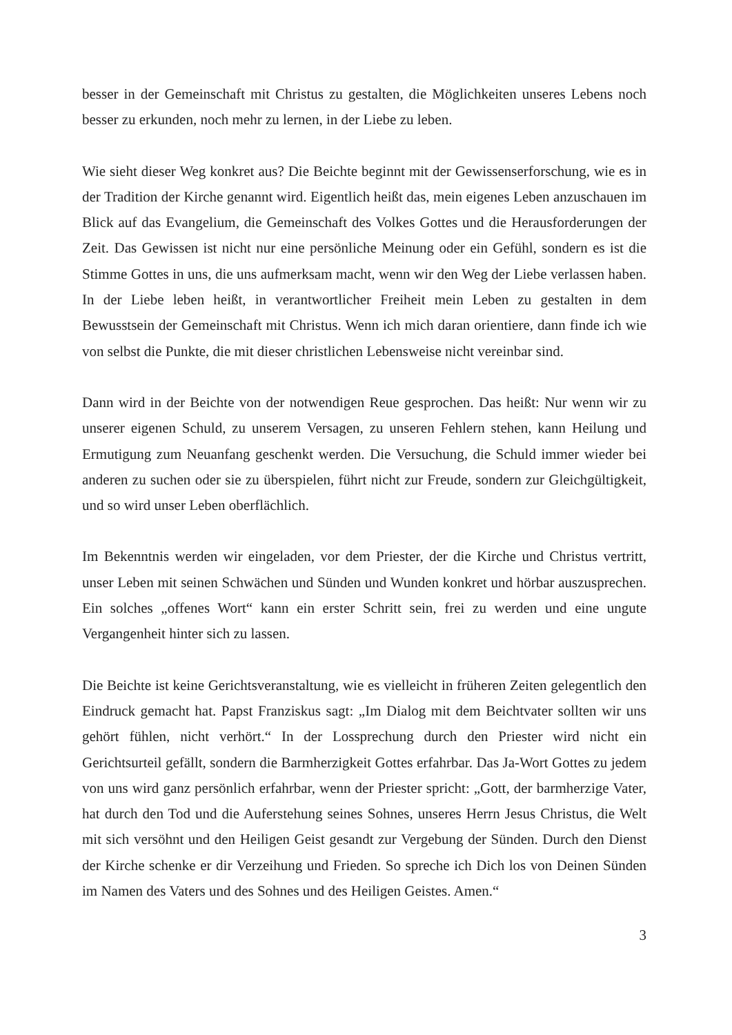besser in der Gemeinschaft mit Christus zu gestalten, die Möglichkeiten unseres Lebens noch besser zu erkunden, noch mehr zu lernen, in der Liebe zu leben.
Wie sieht dieser Weg konkret aus? Die Beichte beginnt mit der Gewissenserforschung, wie es in der Tradition der Kirche genannt wird. Eigentlich heißt das, mein eigenes Leben anzuschauen im Blick auf das Evangelium, die Gemeinschaft des Volkes Gottes und die Herausforderungen der Zeit. Das Gewissen ist nicht nur eine persönliche Meinung oder ein Gefühl, sondern es ist die Stimme Gottes in uns, die uns aufmerksam macht, wenn wir den Weg der Liebe verlassen haben. In der Liebe leben heißt, in verantwortlicher Freiheit mein Leben zu gestalten in dem Bewusstsein der Gemeinschaft mit Christus. Wenn ich mich daran orientiere, dann finde ich wie von selbst die Punkte, die mit dieser christlichen Lebensweise nicht vereinbar sind.
Dann wird in der Beichte von der notwendigen Reue gesprochen. Das heißt: Nur wenn wir zu unserer eigenen Schuld, zu unserem Versagen, zu unseren Fehlern stehen, kann Heilung und Ermutigung zum Neuanfang geschenkt werden. Die Versuchung, die Schuld immer wieder bei anderen zu suchen oder sie zu überspielen, führt nicht zur Freude, sondern zur Gleichgültigkeit, und so wird unser Leben oberflächlich.
Im Bekenntnis werden wir eingeladen, vor dem Priester, der die Kirche und Christus vertritt, unser Leben mit seinen Schwächen und Sünden und Wunden konkret und hörbar auszusprechen. Ein solches „offenes Wort“ kann ein erster Schritt sein, frei zu werden und eine ungute Vergangenheit hinter sich zu lassen.
Die Beichte ist keine Gerichtsveranstaltung, wie es vielleicht in früheren Zeiten gelegentlich den Eindruck gemacht hat. Papst Franziskus sagt: „Im Dialog mit dem Beichtvater sollten wir uns gehört fühlen, nicht verhört.“ In der Lossprechung durch den Priester wird nicht ein Gerichtsurteil gefällt, sondern die Barmherzigkeit Gottes erfahrbar. Das Ja-Wort Gottes zu jedem von uns wird ganz persönlich erfahrbar, wenn der Priester spricht: „Gott, der barmherzige Vater, hat durch den Tod und die Auferstehung seines Sohnes, unseres Herrn Jesus Christus, die Welt mit sich versöhnt und den Heiligen Geist gesandt zur Vergebung der Sünden. Durch den Dienst der Kirche schenke er dir Verzeihung und Frieden. So spreche ich Dich los von Deinen Sünden im Namen des Vaters und des Sohnes und des Heiligen Geistes. Amen.“
3